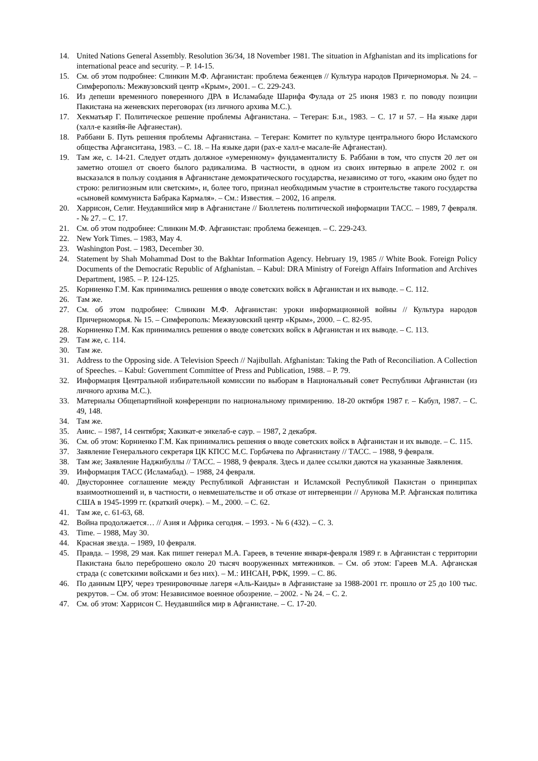14. United Nations General Assembly. Resolution 36/34, 18 November 1981. The situation in Afghanistan and its implications for international peace and security. – P. 14-15.
15. См. об этом подробнее: Слинкин М.Ф. Афганистан: проблема беженцев // Культура народов Причерноморья. № 24. – Симферополь: Межвузовский центр «Крым», 2001. – С. 229-243.
16. Из депеши временного поверенного ДРА в Исламабаде Шарифа Фулада от 25 июня 1983 г. по поводу позиции Пакистана на женевских переговорах (из личного архива М.С.).
17. Хекматьяр Г. Политическое решение проблемы Афганистана. – Тегеран: Б.и., 1983. – С. 17 и 57. – На языке дари (халл-е казийя-йе Афганестан).
18. Раббани Б. Путь решения проблемы Афганистана. – Тегеран: Комитет по культуре центрального бюро Исламского общества Афганситана, 1983. – С. 18. – На языке дари (рах-е халл-е масале-йе Афганестан).
19. Там же, с. 14-21. Следует отдать должное «умеренному» фундаменталисту Б. Раббани в том, что спустя 20 лет он заметно отошел от своего былого радикализма. В частности, в одном из своих интервью в апреле 2002 г. он высказался в пользу создания в Афганистане демократического государства, независимо от того, «каким оно будет по строю: религиозным или светским», и, более того, признал необходимым участие в строительстве такого государства «сыновей коммуниста Бабрака Кармаля». – См.: Известия. – 2002, 16 апреля.
20. Харрисон, Селиг. Неудавшийся мир в Афганистане // Бюллетень политической информации ТАСС. – 1989, 7 февраля. - № 27. – С. 17.
21. См. об этом подробнее: Слинкин М.Ф. Афганистан: проблема беженцев. – С. 229-243.
22. New York Times. – 1983, May 4.
23. Washington Post. – 1983, December 30.
24. Statement by Shah Mohammad Dost to the Bakhtar Information Agency. Hebruary 19, 1985 // White Book. Foreign Policy Documents of the Democratic Republic of Afghanistan. – Kabul: DRA Ministry of Foreign Affairs Information and Archives Department, 1985. – P. 124-125.
25. Корниенко Г.М. Как принимались решения о вводе советских войск в Афганистан и их выводе. – С. 112.
26. Там же.
27. См. об этом подробнее: Слинкин М.Ф. Афганистан: уроки информационной войны // Культура народов Причерноморья. № 15. – Симферополь: Межвузовский центр «Крым», 2000. – С. 82-95.
28. Корниенко Г.М. Как принимались решения о вводе советских войск в Афганистан и их выводе. – С. 113.
29. Там же, с. 114.
30. Там же.
31. Address to the Opposing side. A Television Speech // Najibullah. Afghanistan: Taking the Path of Reconciliation. A Collection of Speeches. – Kabul: Government Committee of Press and Publication, 1988. – P. 79.
32. Информация Центральной избирательной комиссии по выборам в Национальный совет Республики Афганистан (из личного архива М.С.).
33. Материалы Общепартийной конференции по национальному примирению. 18-20 октября 1987 г. – Кабул, 1987. – С. 49, 148.
34. Там же.
35. Анис. – 1987, 14 сентября; Хакикат-е энкелаб-е саур. – 1987, 2 декабря.
36. См. об этом: Корниенко Г.М. Как принимались решения о вводе советских войск в Афганистан и их выводе. – С. 115.
37. Заявление Генерального секретаря ЦК КПСС М.С. Горбачева по Афганистану // ТАСС. – 1988, 9 февраля.
38. Там же; Заявление Наджибуллы // ТАСС. – 1988, 9 февраля. Здесь и далее ссылки даются на указанные Заявления.
39. Информация ТАСС (Исламабад). – 1988, 24 февраля.
40. Двустороннее соглашение между Республикой Афганистан и Исламской Республикой Пакистан о принципах взаимоотношений и, в частности, о невмешательстве и об отказе от интервенции // Арунова М.Р. Афганская политика США в 1945-1999 гг. (краткий очерк). – М., 2000. – С. 62.
41. Там же, с. 61-63, 68.
42. Война продолжается… // Азия и Африка сегодня. – 1993. - № 6 (432). – С. 3.
43. Time. – 1988, May 30.
44. Красная звезда. – 1989, 10 февраля.
45. Правда. – 1998, 29 мая. Как пишет генерал М.А. Гареев, в течение января-февраля 1989 г. в Афганистан с территории Пакистана было переброшено около 20 тысяч вооруженных мятежников. – См. об этом: Гареев М.А. Афганская страда (с советскими войсками и без них). – М.: ИНСАН, РФК, 1999. – С. 86.
46. По данным ЦРУ, через тренировочные лагеря «Аль-Каиды» в Афганистане за 1988-2001 гг. прошло от 25 до 100 тыс. рекрутов. – См. об этом: Независимое военное обозрение. – 2002. - № 24. – С. 2.
47. См. об этом: Харрисон С. Неудавшийся мир в Афганистане. – С. 17-20.